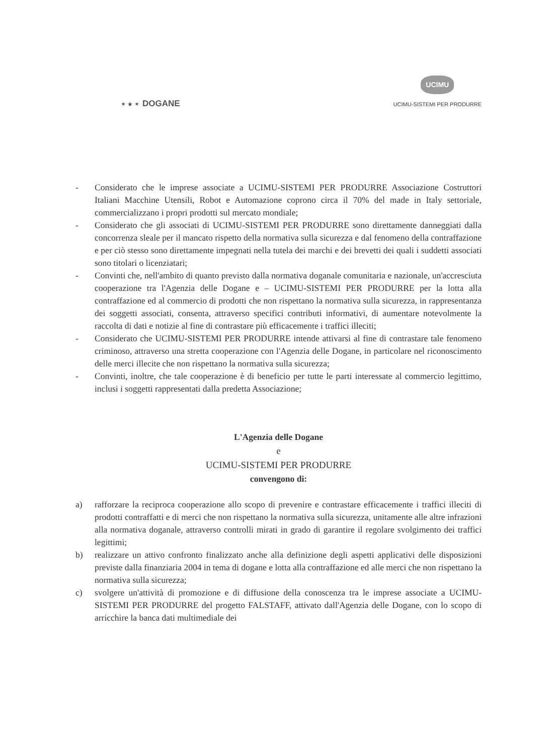✶ ★ ✶ DOGANE
UCIMU
UCIMU-SISTEMI PER PRODURRE
- Considerato che le imprese associate a UCIMU-SISTEMI PER PRODURRE Associazione Costruttori Italiani Macchine Utensili, Robot e Automazione coprono circa il 70% del made in Italy settoriale, commercializzano i propri prodotti sul mercato mondiale;
- Considerato che gli associati di UCIMU-SISTEMI PER PRODURRE sono direttamente danneggiati dalla concorrenza sleale per il mancato rispetto della normativa sulla sicurezza e dal fenomeno della contraffazione e per ciò stesso sono direttamente impegnati nella tutela dei marchi e dei brevetti dei quali i suddetti associati sono titolari o licenziatari;
- Convinti che, nell'ambito di quanto previsto dalla normativa doganale comunitaria e nazionale, un'accresciuta cooperazione tra l'Agenzia delle Dogane e – UCIMU-SISTEMI PER PRODURRE per la lotta alla contraffazione ed al commercio di prodotti che non rispettano la normativa sulla sicurezza, in rappresentanza dei soggetti associati, consenta, attraverso specifici contributi informativi, di aumentare notevolmente la raccolta di dati e notizie al fine di contrastare più efficacemente i traffici illeciti;
- Considerato che UCIMU-SISTEMI PER PRODURRE intende attivarsi al fine di contrastare tale fenomeno criminoso, attraverso una stretta cooperazione con l'Agenzia delle Dogane, in particolare nel riconoscimento delle merci illecite che non rispettano la normativa sulla sicurezza;
- Convinti, inoltre, che tale cooperazione è di beneficio per tutte le parti interessate al commercio legittimo, inclusi i soggetti rappresentati dalla predetta Associazione;
L'Agenzia delle Dogane
e
UCIMU-SISTEMI PER PRODURRE
convengono di:
a) rafforzare la reciproca cooperazione allo scopo di prevenire e contrastare efficacemente i traffici illeciti di prodotti contraffatti e di merci che non rispettano la normativa sulla sicurezza, unitamente alle altre infrazioni alla normativa doganale, attraverso controlli mirati in grado di garantire il regolare svolgimento dei traffici legittimi;
b) realizzare un attivo confronto finalizzato anche alla definizione degli aspetti applicativi delle disposizioni previste dalla finanziaria 2004 in tema di dogane e lotta alla contraffazione ed alle merci che non rispettano la normativa sulla sicurezza;
c) svolgere un'attività di promozione e di diffusione della conoscenza tra le imprese associate a UCIMU-SISTEMI PER PRODURRE del progetto FALSTAFF, attivato dall'Agenzia delle Dogane, con lo scopo di arricchire la banca dati multimediale dei